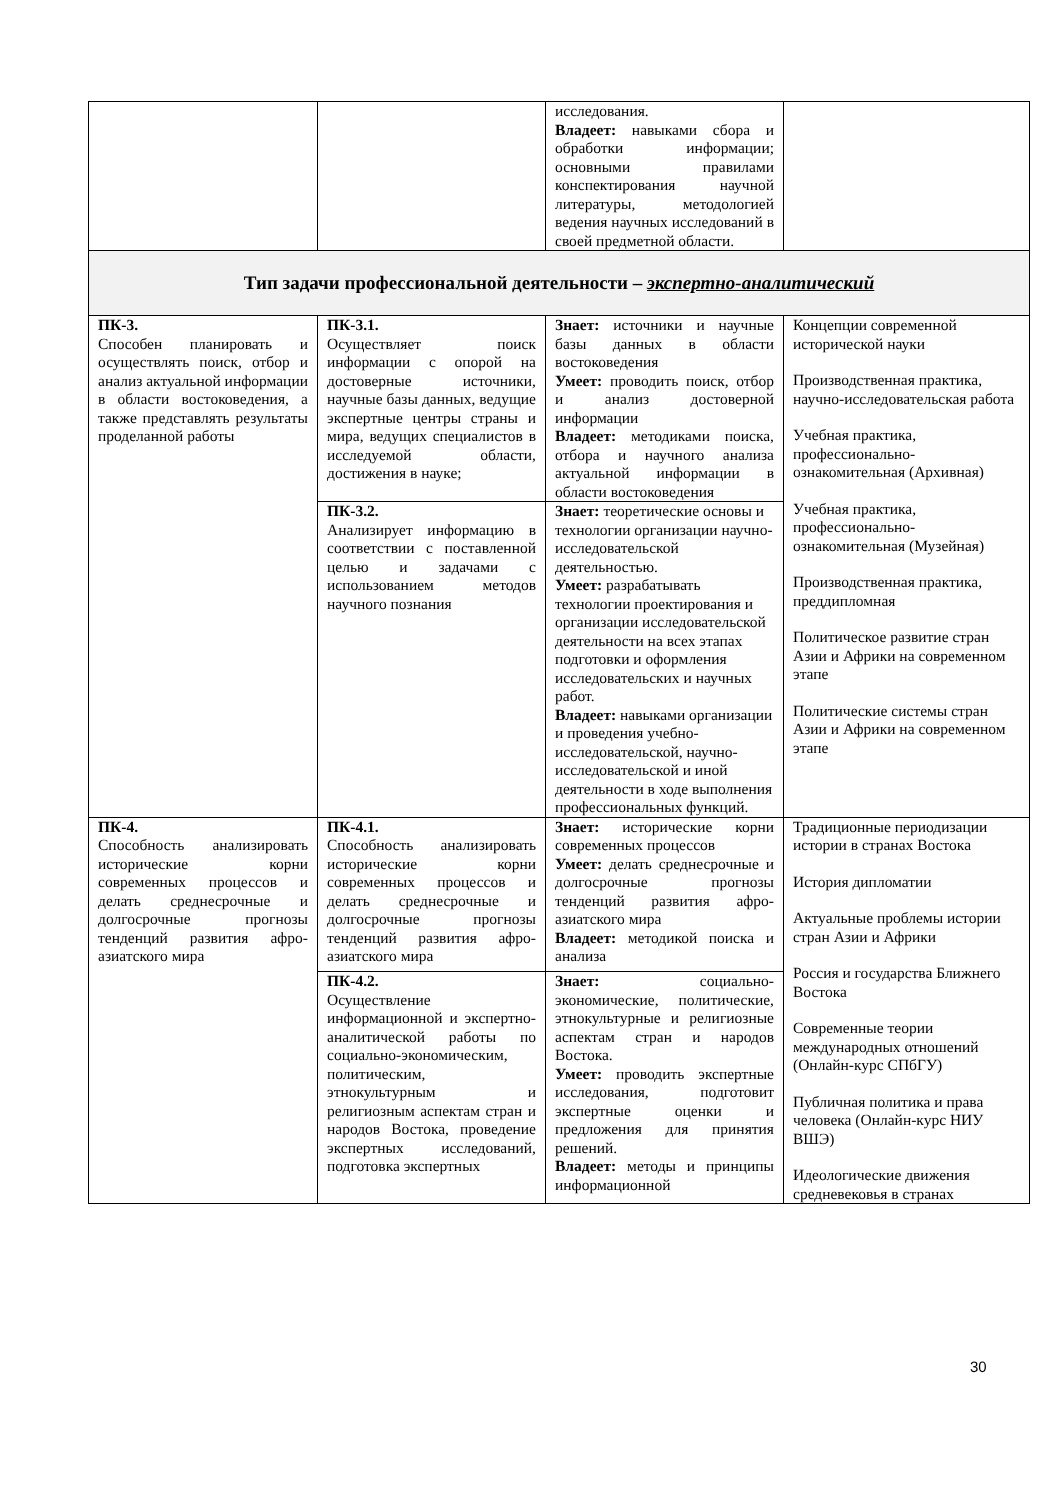| | | исследования. Владеет: навыками сбора и обработки информации; основными правилами конспектирования научной литературы, методологией ведения научных исследований в своей предметной области. | |
| Тип задачи профессиональной деятельности – экспертно-аналитический | | | |
| ПК-3. Способен планировать и осуществлять поиск, отбор и анализ актуальной информации в области востоковедения, а также представлять результаты проделанной работы | ПК-3.1. Осуществляет поиск информации с опорой на достоверные источники, научные базы данных, ведущие экспертные центры страны и мира, ведущих специалистов в исследуемой области, достижения в науке; | Знает: источники и научные базы данных в области востоковедения Умеет: проводить поиск, отбор и анализ достоверной информации Владеет: методиками поиска, отбора и научного анализа актуальной информации в области востоковедения | Концепции современной исторической науки Производственная практика, научно-исследовательская работа Учебная практика, профессионально-ознакомительная (Архивная) Учебная практика, профессионально-ознакомительная (Музейная) Производственная практика, преддипломная Политическое развитие стран Азии и Африки на современном этапе Политические системы стран Азии и Африки на современном этапе |
| | ПК-3.2. Анализирует информацию в соответствии с поставленной целью и задачами с использованием методов научного познания | Знает: теоретические основы и технологии организации научно-исследовательской деятельностью. Умеет: разрабатывать технологии проектирования и организации исследовательской деятельности на всех этапах подготовки и оформления исследовательских и научных работ. Владеет: навыками организации и проведения учебно-исследовательской, научно-исследовательской и иной деятельности в ходе выполнения профессиональных функций. | |
| ПК-4. Способность анализировать исторические корни современных процессов и делать среднесрочные и долгосрочные прогнозы тенденций развития афро-азиатского мира | ПК-4.1. Способность анализировать исторические корни современных процессов и делать среднесрочные и долгосрочные прогнозы тенденций развития афро-азиатского мира | Знает: исторические корни современных процессов Умеет: делать среднесрочные и долгосрочные прогнозы тенденций развития афро-азиатского мира Владеет: методикой поиска и анализа | Традиционные периодизации истории в странах Востока История дипломатии Актуальные проблемы истории стран Азии и Африки Россия и государства Ближнего Востока Современные теории международных отношений (Онлайн-курс СПбГУ) Публичная политика и права человека (Онлайн-курс НИУ ВШЭ) Идеологические движения средневековья в странах |
| | ПК-4.2. Осуществление информационной и экспертно-аналитической работы по социально-экономическим, политическим, этнокультурным и религиозным аспектам стран и народов Востока, проведение экспертных исследований, подготовка экспертных | Знает: социально-экономические, политические, этнокультурные и религиозные аспектам стран и народов Востока. Умеет: проводить экспертные исследования, подготовит экспертные оценки и предложения для принятия решений. Владеет: методы и принципы информационной | |
30